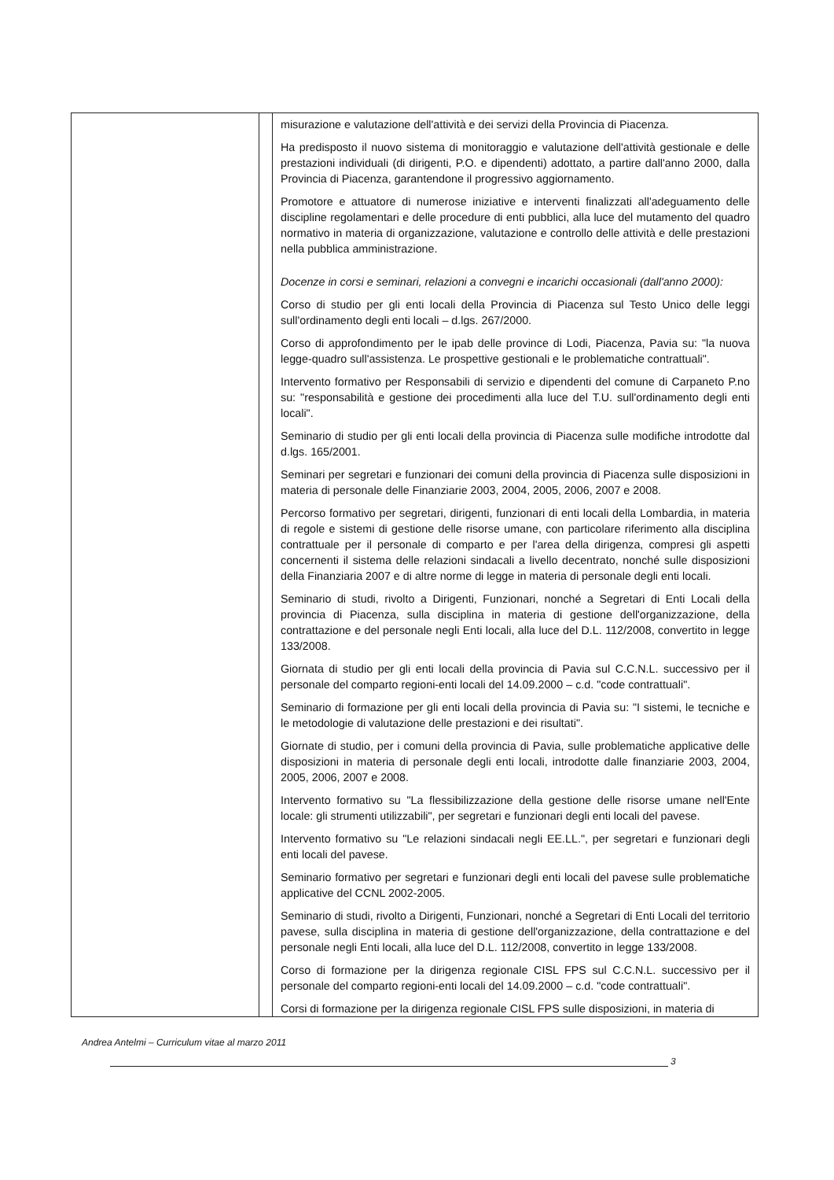| | | misurazione e valutazione dell'attività e dei servizi della Provincia di Piacenza. Ha predisposto il nuovo sistema di monitoraggio e valutazione dell'attività gestionale e delle prestazioni individuali (di dirigenti, P.O. e dipendenti) adottato, a partire dall'anno 2000, dalla Provincia di Piacenza, garantendone il progressivo aggiornamento. Promotore e attuatore di numerose iniziative e interventi finalizzati all'adeguamento delle discipline regolamentari e delle procedure di enti pubblici, alla luce del mutamento del quadro normativo in materia di organizzazione, valutazione e controllo delle attività e delle prestazioni nella pubblica amministrazione. Docenze in corsi e seminari, relazioni a convegni e incarichi occasionali (dall'anno 2000): Corso di studio per gli enti locali della Provincia di Piacenza sul Testo Unico delle leggi sull'ordinamento degli enti locali – d.lgs. 267/2000. Corso di approfondimento per le ipab delle province di Lodi, Piacenza, Pavia su: "la nuova legge-quadro sull'assistenza. Le prospettive gestionali e le problematiche contrattuali". Intervento formativo per Responsabili di servizio e dipendenti del comune di Carpaneto P.no su: "responsabilità e gestione dei procedimenti alla luce del T.U. sull'ordinamento degli enti locali". Seminario di studio per gli enti locali della provincia di Piacenza sulle modifiche introdotte dal d.lgs. 165/2001. Seminari per segretari e funzionari dei comuni della provincia di Piacenza sulle disposizioni in materia di personale delle Finanziarie 2003, 2004, 2005, 2006, 2007 e 2008. Percorso formativo per segretari, dirigenti, funzionari di enti locali della Lombardia, in materia di regole e sistemi di gestione delle risorse umane, con particolare riferimento alla disciplina contrattuale per il personale di comparto e per l'area della dirigenza, compresi gli aspetti concernenti il sistema delle relazioni sindacali a livello decentrato, nonché sulle disposizioni della Finanziaria 2007 e di altre norme di legge in materia di personale degli enti locali. Seminario di studi, rivolto a Dirigenti, Funzionari, nonché a Segretari di Enti Locali della provincia di Piacenza, sulla disciplina in materia di gestione dell'organizzazione, della contrattazione e del personale negli Enti locali, alla luce del D.L. 112/2008, convertito in legge 133/2008. Giornata di studio per gli enti locali della provincia di Pavia sul C.C.N.L. successivo per il personale del comparto regioni-enti locali del 14.09.2000 – c.d. "code contrattuali". Seminario di formazione per gli enti locali della provincia di Pavia su: "I sistemi, le tecniche e le metodologie di valutazione delle prestazioni e dei risultati". Giornate di studio, per i comuni della provincia di Pavia, sulle problematiche applicative delle disposizioni in materia di personale degli enti locali, introdotte dalle finanziarie 2003, 2004, 2005, 2006, 2007 e 2008. Intervento formativo su "La flessibilizzazione della gestione delle risorse umane nell'Ente locale: gli strumenti utilizzabili", per segretari e funzionari degli enti locali del pavese. Intervento formativo su "Le relazioni sindacali negli EE.LL.", per segretari e funzionari degli enti locali del pavese. Seminario formativo per segretari e funzionari degli enti locali del pavese sulle problematiche applicative del CCNL 2002-2005. Seminario di studi, rivolto a Dirigenti, Funzionari, nonché a Segretari di Enti Locali del territorio pavese, sulla disciplina in materia di gestione dell'organizzazione, della contrattazione e del personale negli Enti locali, alla luce del D.L. 112/2008, convertito in legge 133/2008. Corso di formazione per la dirigenza regionale CISL FPS sul C.C.N.L. successivo per il personale del comparto regioni-enti locali del 14.09.2000 – c.d. "code contrattuali". Corsi di formazione per la dirigenza regionale CISL FPS sulle disposizioni, in materia di |
Andrea Antelmi – Curriculum vitae al marzo 2011
3